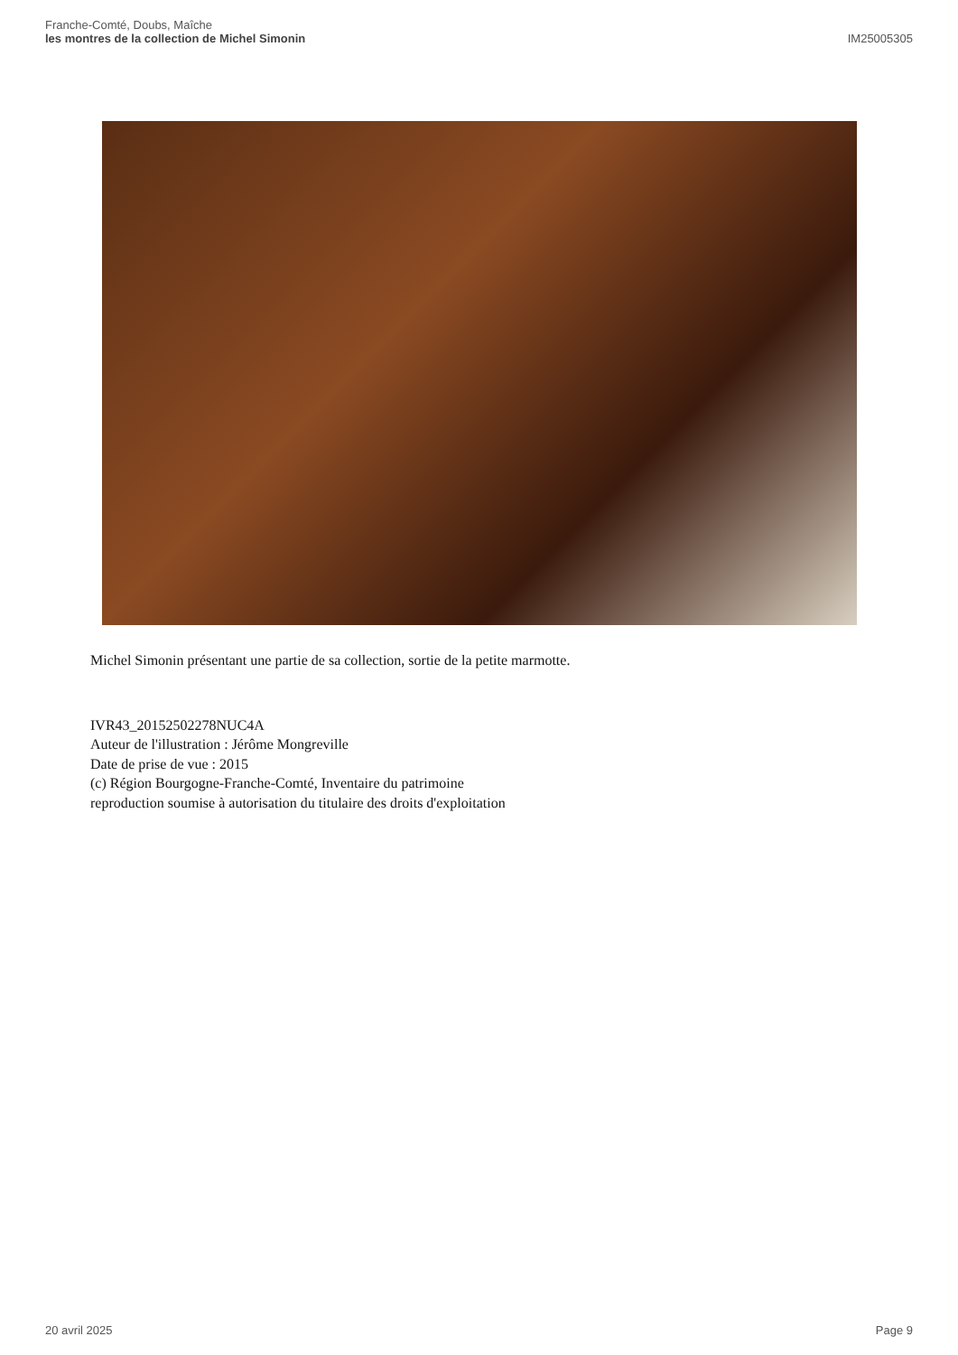Franche-Comté, Doubs, Maîche
les montres de la collection de Michel Simonin
IM25005305
Michel Simonin présentant une partie de sa collection, sortie de la petite marmotte.
IVR43_20152502278NUC4A
Auteur de l'illustration : Jérôme Mongreville
Date de prise de vue : 2015
(c) Région Bourgogne-Franche-Comté, Inventaire du patrimoine
reproduction soumise à autorisation du titulaire des droits d'exploitation
20 avril 2025 Page 9